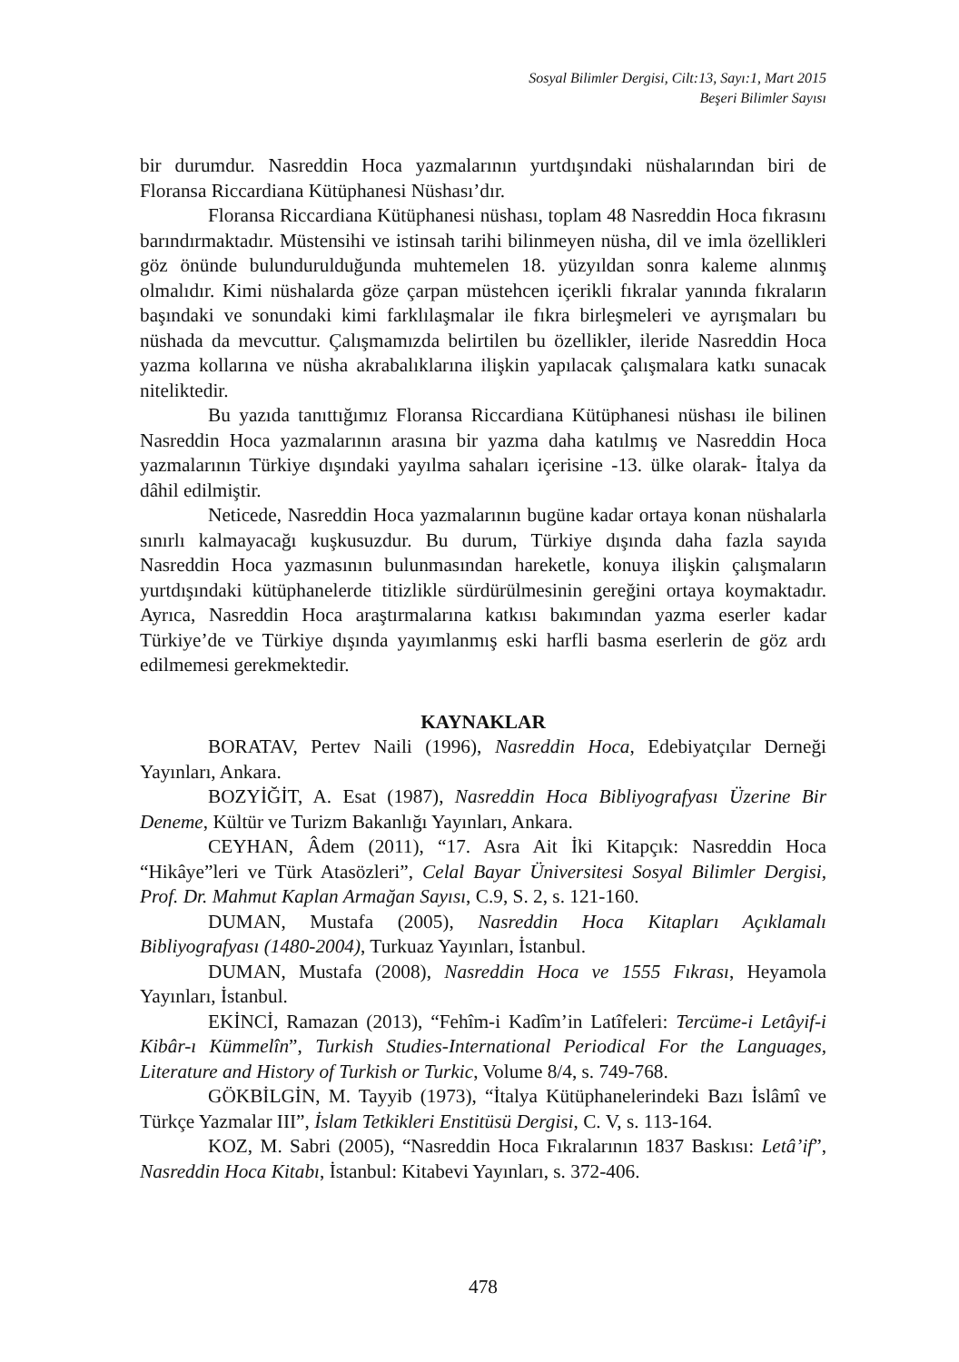Sosyal Bilimler Dergisi, Cilt:13, Sayı:1, Mart 2015
Beşeri Bilimler Sayısı
bir durumdur. Nasreddin Hoca yazmalarının yurtdışındaki nüshalarından biri de Floransa Riccardiana Kütüphanesi Nüshası’dır.
Floransa Riccardiana Kütüphanesi nüshası, toplam 48 Nasreddin Hoca fıkrasını barındırmaktadır. Müstensihi ve istinsah tarihi bilinmeyen nüsha, dil ve imla özellikleri göz önünde bulundurulduğunda muhtemelen 18. yüzyıldan sonra kaleme alınmış olmalıdır. Kimi nüshalarda göze çarpan müstehcen içerikli fıkralar yanında fıkraların başındaki ve sonundaki kimi farklılaşmalar ile fıkra birleşmeleri ve ayrışmaları bu nüshada da mevcuttur. Çalışmamızda belirtilen bu özellikler, ileride Nasreddin Hoca yazma kollarına ve nüsha akrabalıklarına ilişkin yapılacak çalışmalara katkı sunacak niteliktedir.
Bu yazıda tanıttığımız Floransa Riccardiana Kütüphanesi nüshası ile bilinen Nasreddin Hoca yazmalarının arasına bir yazma daha katılmış ve Nasreddin Hoca yazmalarının Türkiye dışındaki yayılma sahaları içerisine -13. ülke olarak- İtalya da dâhil edilmiştir.
Neticede, Nasreddin Hoca yazmalarının bugüne kadar ortaya konan nüshalarla sınırlı kalmayacağı kuşkusuzdur. Bu durum, Türkiye dışında daha fazla sayıda Nasreddin Hoca yazmasının bulunmasından hareketle, konuya ilişkin çalışmaların yurtdışındaki kütüphanelerde titizlikle sürdürülmesinin gereğini ortaya koymaktadır. Ayrıca, Nasreddin Hoca araştırmalarına katkısı bakımından yazma eserler kadar Türkiye’de ve Türkiye dışında yayımlanmış eski harfli basma eserlerin de göz ardı edilmemesi gerekmektedir.
KAYNAKLAR
BORATAV, Pertev Naili (1996), Nasreddin Hoca, Edebiyatçılar Derneği Yayınları, Ankara.
BOZYİĞİT, A. Esat (1987), Nasreddin Hoca Bibliyografyası Üzerine Bir Deneme, Kültür ve Turizm Bakanlığı Yayınları, Ankara.
CEYHAN, Âdem (2011), “17. Asra Ait İki Kitapçık: Nasreddin Hoca “Hikâye”leri ve Türk Atasözleri”, Celal Bayar Üniversitesi Sosyal Bilimler Dergisi, Prof. Dr. Mahmut Kaplan Armağan Sayısı, C.9, S. 2, s. 121-160.
DUMAN, Mustafa (2005), Nasreddin Hoca Kitapları Açıklamalı Bibliyografyası (1480-2004), Turkuaz Yayınları, İstanbul.
DUMAN, Mustafa (2008), Nasreddin Hoca ve 1555 Fıkrası, Heyamola Yayınları, İstanbul.
EKİNCİ, Ramazan (2013), “Fehîm-i Kadîm’in Latîfeleri: Tercüme-i Letâyif-i Kibâr-ı Kümmelîn”, Turkish Studies-International Periodical For the Languages, Literature and History of Turkish or Turkic, Volume 8/4, s. 749-768.
GÖKBİLGİN, M. Tayyib (1973), “İtalya Kütüphanelerindeki Bazı İslâmî ve Türkçe Yazmalar III”, İslam Tetkikleri Enstitüsü Dergisi, C. V, s. 113-164.
KOZ, M. Sabri (2005), “Nasreddin Hoca Fıkralarının 1837 Baskısı: Letâ’if”, Nasreddin Hoca Kitabı, İstanbul: Kitabevi Yayınları, s. 372-406.
478